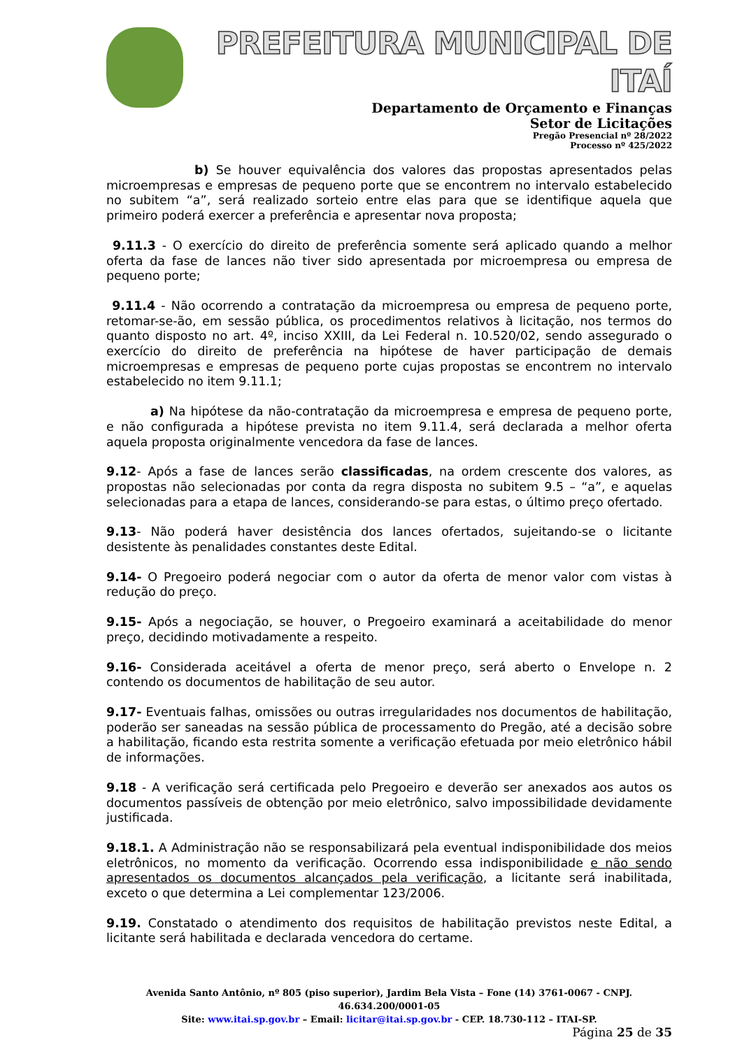PREFEITURA MUNICIPAL DE ITAÍ
Departamento de Orçamento e Finanças
Setor de Licitações
Pregão Presencial nº 28/2022
Processo nº 425/2022
b) Se houver equivalência dos valores das propostas apresentados pelas microempresas e empresas de pequeno porte que se encontrem no intervalo estabelecido no subitem “a”, será realizado sorteio entre elas para que se identifique aquela que primeiro poderá exercer a preferência e apresentar nova proposta;
9.11.3 - O exercício do direito de preferência somente será aplicado quando a melhor oferta da fase de lances não tiver sido apresentada por microempresa ou empresa de pequeno porte;
9.11.4 - Não ocorrendo a contratação da microempresa ou empresa de pequeno porte, retomar-se-ão, em sessão pública, os procedimentos relativos à licitação, nos termos do quanto disposto no art. 4º, inciso XXIII, da Lei Federal n. 10.520/02, sendo assegurado o exercício do direito de preferência na hipótese de haver participação de demais microempresas e empresas de pequeno porte cujas propostas se encontrem no intervalo estabelecido no item 9.11.1;
a) Na hipótese da não-contratação da microempresa e empresa de pequeno porte, e não configurada a hipótese prevista no item 9.11.4, será declarada a melhor oferta aquela proposta originalmente vencedora da fase de lances.
9.12- Após a fase de lances serão classificadas, na ordem crescente dos valores, as propostas não selecionadas por conta da regra disposta no subitem 9.5 – “a”, e aquelas selecionadas para a etapa de lances, considerando-se para estas, o último preço ofertado.
9.13- Não poderá haver desistência dos lances ofertados, sujeitando-se o licitante desistente às penalidades constantes deste Edital.
9.14- O Pregoeiro poderá negociar com o autor da oferta de menor valor com vistas à redução do preço.
9.15- Após a negociação, se houver, o Pregoeiro examinará a aceitabilidade do menor preço, decidindo motivadamente a respeito.
9.16- Considerada aceitável a oferta de menor preço, será aberto o Envelope n. 2 contendo os documentos de habilitação de seu autor.
9.17- Eventuais falhas, omissões ou outras irregularidades nos documentos de habilitação, poderão ser saneadas na sessão pública de processamento do Pregão, até a decisão sobre a habilitação, ficando esta restrita somente a verificação efetuada por meio eletrônico hábil de informações.
9.18 - A verificação será certificada pelo Pregoeiro e deverão ser anexados aos autos os documentos passíveis de obtenção por meio eletrônico, salvo impossibilidade devidamente justificada.
9.18.1. A Administração não se responsabilizará pela eventual indisponibilidade dos meios eletrônicos, no momento da verificação. Ocorrendo essa indisponibilidade e não sendo apresentados os documentos alcançados pela verificação, a licitante será inabilitada, exceto o que determina a Lei complementar 123/2006.
9.19. Constatado o atendimento dos requisitos de habilitação previstos neste Edital, a licitante será habilitada e declarada vencedora do certame.
Avenida Santo Antônio, nº 805 (piso superior), Jardim Bela Vista – Fone (14) 3761-0067 - CNPJ. 46.634.200/0001-05
Site: www.itai.sp.gov.br – Email: licitar@itai.sp.gov.br - CEP. 18.730-112 – ITAI-SP.
Página 25 de 35